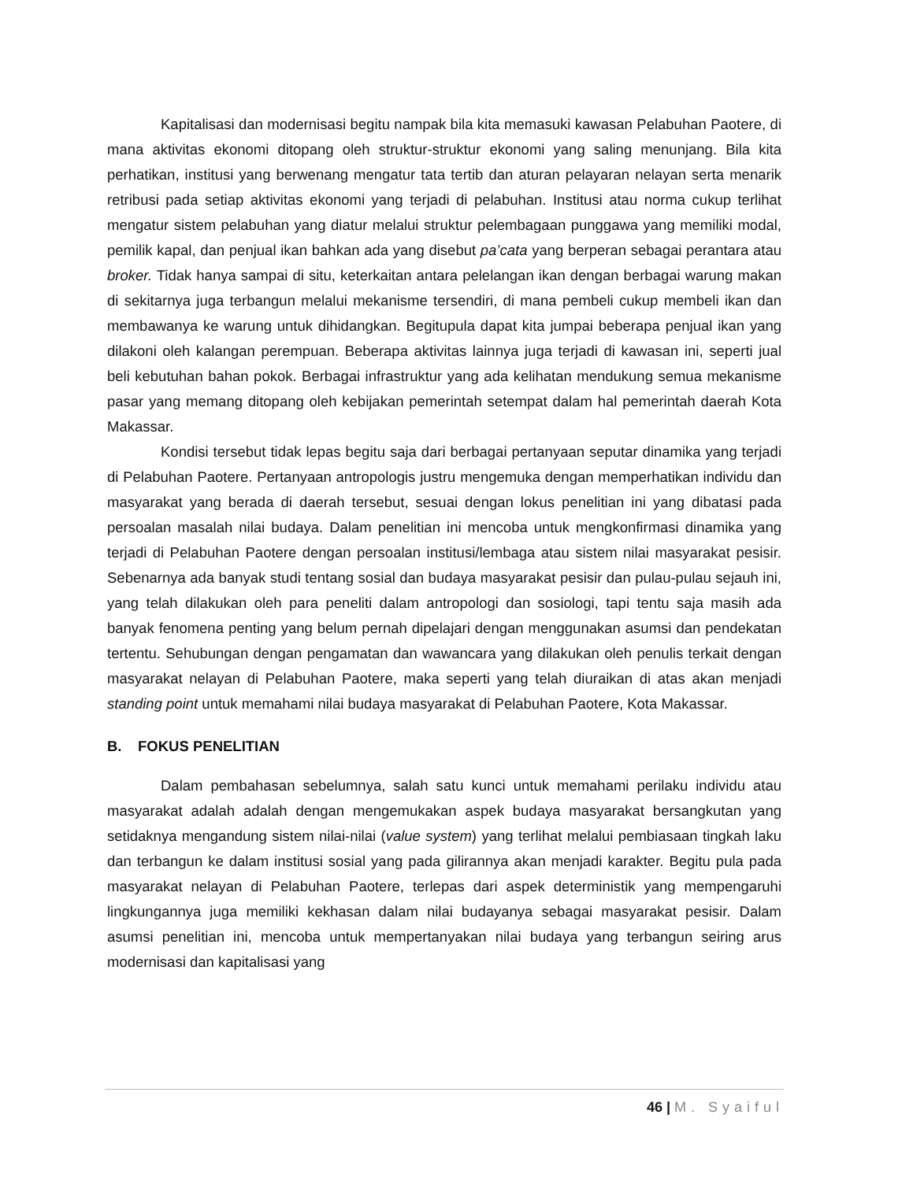Kapitalisasi dan modernisasi begitu nampak bila kita memasuki kawasan Pelabuhan Paotere, di mana aktivitas ekonomi ditopang oleh struktur-struktur ekonomi yang saling menunjang. Bila kita perhatikan, institusi yang berwenang mengatur tata tertib dan aturan pelayaran nelayan serta menarik retribusi pada setiap aktivitas ekonomi yang terjadi di pelabuhan. Institusi atau norma cukup terlihat mengatur sistem pelabuhan yang diatur melalui struktur pelembagaan punggawa yang memiliki modal, pemilik kapal, dan penjual ikan bahkan ada yang disebut pa’cata yang berperan sebagai perantara atau broker. Tidak hanya sampai di situ, keterkaitan antara pelelangan ikan dengan berbagai warung makan di sekitarnya juga terbangun melalui mekanisme tersendiri, di mana pembeli cukup membeli ikan dan membawanya ke warung untuk dihidangkan. Begitupula dapat kita jumpai beberapa penjual ikan yang dilakoni oleh kalangan perempuan. Beberapa aktivitas lainnya juga terjadi di kawasan ini, seperti jual beli kebutuhan bahan pokok. Berbagai infrastruktur yang ada kelihatan mendukung semua mekanisme pasar yang memang ditopang oleh kebijakan pemerintah setempat dalam hal pemerintah daerah Kota Makassar.
Kondisi tersebut tidak lepas begitu saja dari berbagai pertanyaan seputar dinamika yang terjadi di Pelabuhan Paotere. Pertanyaan antropologis justru mengemuka dengan memperhatikan individu dan masyarakat yang berada di daerah tersebut, sesuai dengan lokus penelitian ini yang dibatasi pada persoalan masalah nilai budaya. Dalam penelitian ini mencoba untuk mengkonfirmasi dinamika yang terjadi di Pelabuhan Paotere dengan persoalan institusi/lembaga atau sistem nilai masyarakat pesisir. Sebenarnya ada banyak studi tentang sosial dan budaya masyarakat pesisir dan pulau-pulau sejauh ini, yang telah dilakukan oleh para peneliti dalam antropologi dan sosiologi, tapi tentu saja masih ada banyak fenomena penting yang belum pernah dipelajari dengan menggunakan asumsi dan pendekatan tertentu. Sehubungan dengan pengamatan dan wawancara yang dilakukan oleh penulis terkait dengan masyarakat nelayan di Pelabuhan Paotere, maka seperti yang telah diuraikan di atas akan menjadi standing point untuk memahami nilai budaya masyarakat di Pelabuhan Paotere, Kota Makassar.
B. FOKUS PENELITIAN
Dalam pembahasan sebelumnya, salah satu kunci untuk memahami perilaku individu atau masyarakat adalah adalah dengan mengemukakan aspek budaya masyarakat bersangkutan yang setidaknya mengandung sistem nilai-nilai (value system) yang terlihat melalui pembiasaan tingkah laku dan terbangun ke dalam institusi sosial yang pada gilirannya akan menjadi karakter. Begitu pula pada masyarakat nelayan di Pelabuhan Paotere, terlepas dari aspek deterministik yang mempengaruhi lingkungannya juga memiliki kekhasan dalam nilai budayanya sebagai masyarakat pesisir. Dalam asumsi penelitian ini, mencoba untuk mempertanyakan nilai budaya yang terbangun seiring arus modernisasi dan kapitalisasi yang
46 | M. Syaiful